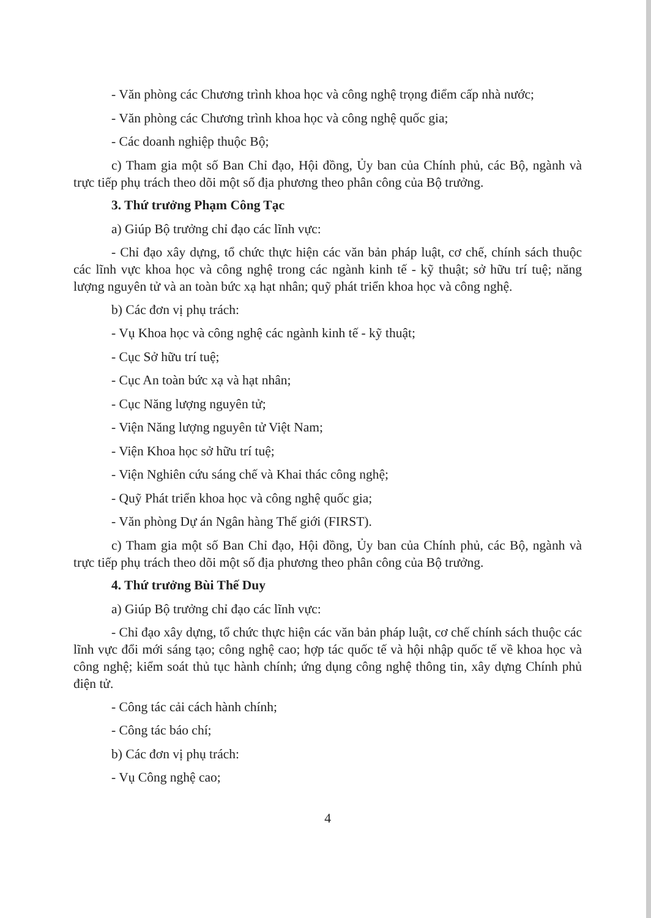- Văn phòng các Chương trình khoa học và công nghệ trọng điểm cấp nhà nước;
- Văn phòng các Chương trình khoa học và công nghệ quốc gia;
- Các doanh nghiệp thuộc Bộ;
c) Tham gia một số Ban Chỉ đạo, Hội đồng, Ủy ban của Chính phủ, các Bộ, ngành và trực tiếp phụ trách theo dõi một số địa phương theo phân công của Bộ trưởng.
3. Thứ trưởng Phạm Công Tạc
a) Giúp Bộ trưởng chỉ đạo các lĩnh vực:
- Chỉ đạo xây dựng, tổ chức thực hiện các văn bản pháp luật, cơ chế, chính sách thuộc các lĩnh vực khoa học và công nghệ trong các ngành kinh tế - kỹ thuật; sở hữu trí tuệ; năng lượng nguyên tử và an toàn bức xạ hạt nhân; quỹ phát triển khoa học và công nghệ.
b) Các đơn vị phụ trách:
- Vụ Khoa học và công nghệ các ngành kinh tế - kỹ thuật;
- Cục Sở hữu trí tuệ;
- Cục An toàn bức xạ và hạt nhân;
- Cục Năng lượng nguyên tử;
- Viện Năng lượng nguyên tử Việt Nam;
- Viện Khoa học sở hữu trí tuệ;
- Viện Nghiên cứu sáng chế và Khai thác công nghệ;
- Quỹ Phát triển khoa học và công nghệ quốc gia;
- Văn phòng Dự án Ngân hàng Thế giới (FIRST).
c) Tham gia một số Ban Chỉ đạo, Hội đồng, Ủy ban của Chính phủ, các Bộ, ngành và trực tiếp phụ trách theo dõi một số địa phương theo phân công của Bộ trưởng.
4. Thứ trưởng Bùi Thế Duy
a) Giúp Bộ trưởng chỉ đạo các lĩnh vực:
- Chỉ đạo xây dựng, tổ chức thực hiện các văn bản pháp luật, cơ chế chính sách thuộc các lĩnh vực đổi mới sáng tạo; công nghệ cao; hợp tác quốc tế và hội nhập quốc tế về khoa học và công nghệ; kiểm soát thủ tục hành chính; ứng dụng công nghệ thông tin, xây dựng Chính phủ điện tử.
- Công tác cải cách hành chính;
- Công tác báo chí;
b) Các đơn vị phụ trách:
- Vụ Công nghệ cao;
4